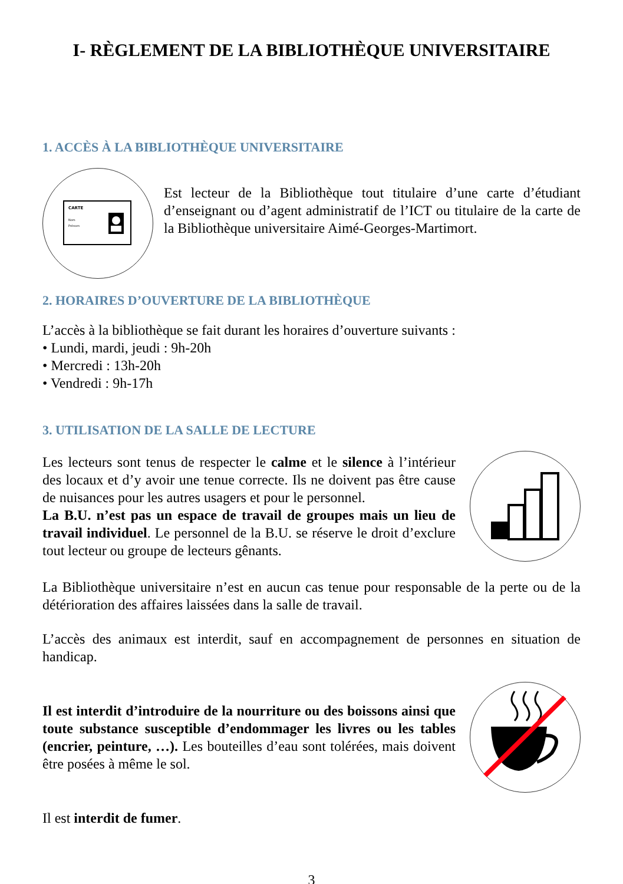I- RÈGLEMENT DE LA BIBLIOTHÈQUE UNIVERSITAIRE
1. ACCÈS À LA BIBLIOTHÈQUE UNIVERSITAIRE
CARTE
Nom
Prénom
Est lecteur de la Bibliothèque tout titulaire d’une carte d’étudiant d’enseignant ou d’agent administratif de l’ICT ou titulaire de la carte de la Bibliothèque universitaire Aimé-Georges-Martimort.
2. HORAIRES D’OUVERTURE DE LA BIBLIOTHÈQUE
L’accès à la bibliothèque se fait durant les horaires d’ouverture suivants :
• Lundi, mardi, jeudi : 9h-20h
• Mercredi : 13h-20h
• Vendredi : 9h-17h
3. UTILISATION DE LA SALLE DE LECTURE
Les lecteurs sont tenus de respecter le calme et le silence à l’intérieur des locaux et d’y avoir une tenue correcte. Ils ne doivent pas être cause de nuisances pour les autres usagers et pour le personnel.
La B.U. n’est pas un espace de travail de groupes mais un lieu de travail individuel. Le personnel de la B.U. se réserve le droit d’exclure tout lecteur ou groupe de lecteurs gênants.
La Bibliothèque universitaire n’est en aucun cas tenue pour responsable de la perte ou de la détérioration des affaires laissées dans la salle de travail.
L’accès des animaux est interdit, sauf en accompagnement de personnes en situation de handicap.
Il est interdit d’introduire de la nourriture ou des boissons ainsi que toute substance susceptible d’endommager les livres ou les tables (encrier, peinture, …). Les bouteilles d’eau sont tolérées, mais doivent être posées à même le sol.
Il est interdit de fumer.
3